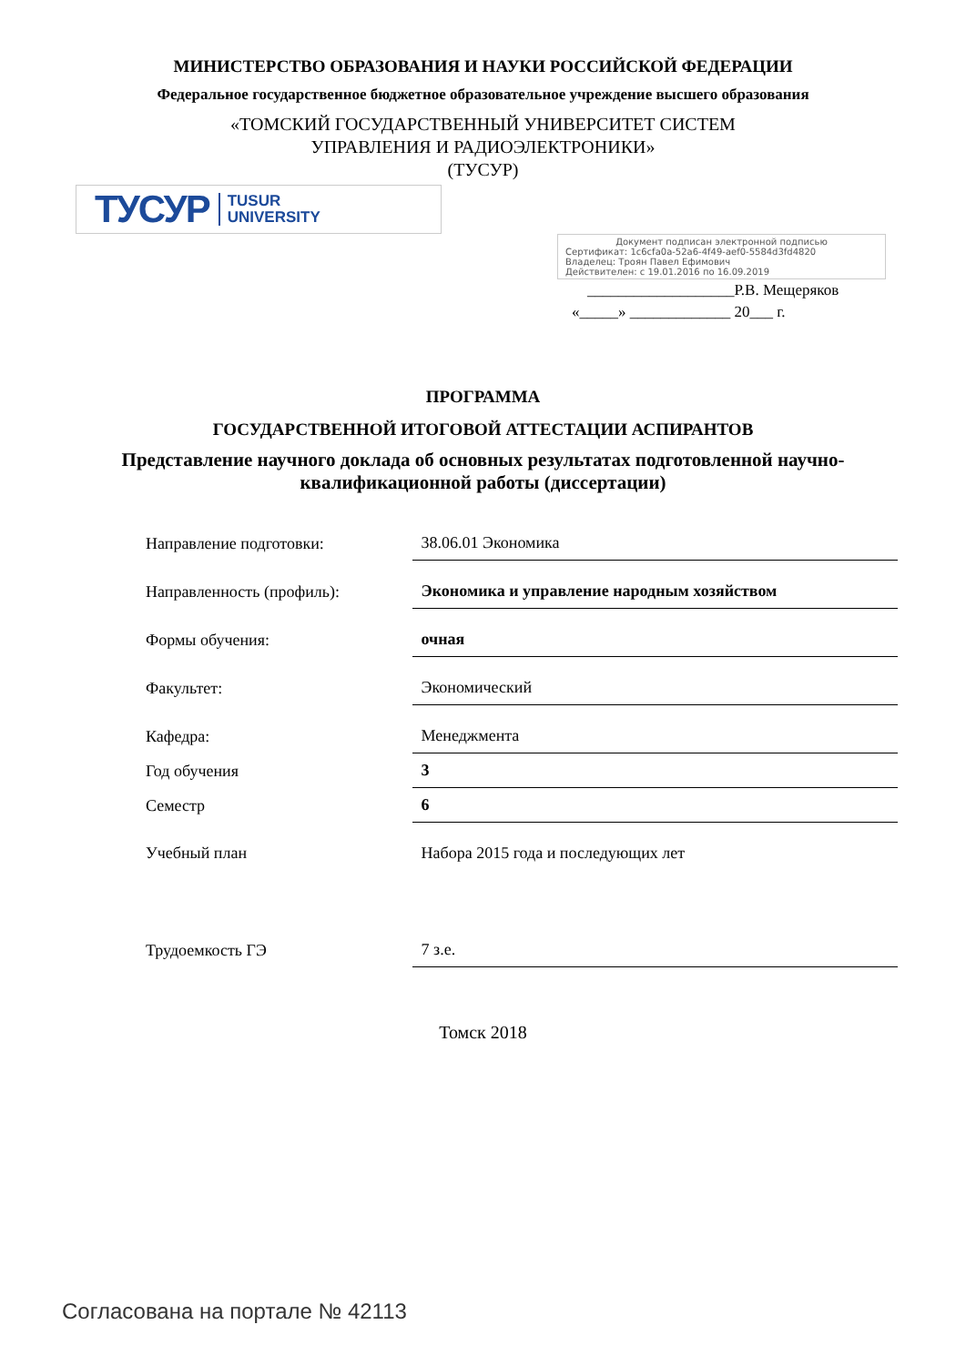МИНИСТЕРСТВО ОБРАЗОВАНИЯ И НАУКИ РОССИЙСКОЙ ФЕДЕРАЦИИ
Федеральное государственное бюджетное образовательное учреждение высшего образования
«ТОМСКИЙ ГОСУДАРСТВЕННЫЙ УНИВЕРСИТЕТ СИСТЕМ
УПРАВЛЕНИЯ И РАДИОЭЛЕКТРОНИКИ»
(ТУСУР)
ТУСУР TUSUR
UNIVERSITY
Документ подписан электронной подписью
Сертификат: 1c6cfa0a-52a6-4f49-aef0-5584d3fd4820
Владелец: Троян Павел Ефимович
Действителен: с 19.01.2016 по 16.09.2019
___________________Р.В. Мещеряков
«_____» _____________ 20___ г.
ПРОГРАММА
ГОСУДАРСТВЕННОЙ ИТОГОВОЙ АТТЕСТАЦИИ АСПИРАНТОВ
Представление научного доклада об основных результатах подготовленной научно-квалификационной работы (диссертации)
| Направление подготовки: | 38.06.01 Экономика |
| Направленность (профиль): | Экономика и управление народным хозяйством |
| Формы обучения: | очная |
| Факультет: | Экономический |
| Кафедра: | Менеджмента |
| Год обучения | 3 |
| Семестр | 6 |
| Учебный план | Набора 2015 года и последующих лет |
| Трудоемкость ГЭ | 7 з.е. |
Томск 2018
Согласована на портале № 42113